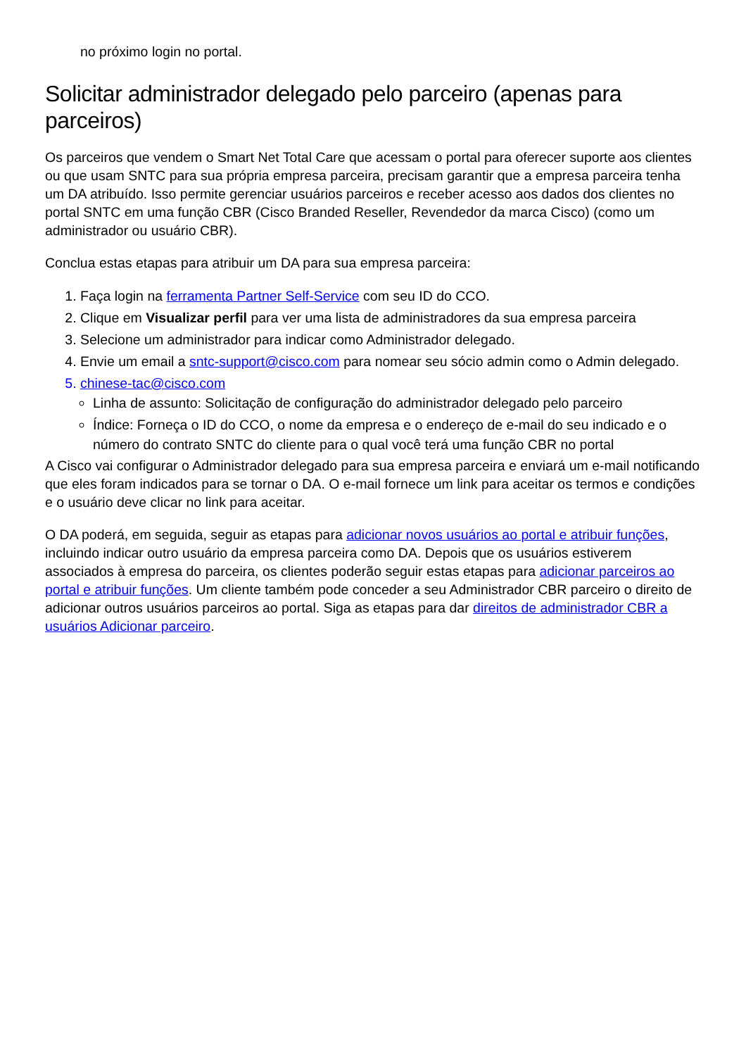no próximo login no portal.
Solicitar administrador delegado pelo parceiro (apenas para parceiros)
Os parceiros que vendem o Smart Net Total Care que acessam o portal para oferecer suporte aos clientes ou que usam SNTC para sua própria empresa parceira, precisam garantir que a empresa parceira tenha um DA atribuído. Isso permite gerenciar usuários parceiros e receber acesso aos dados dos clientes no portal SNTC em uma função CBR (Cisco Branded Reseller, Revendedor da marca Cisco) (como um administrador ou usuário CBR).
Conclua estas etapas para atribuir um DA para sua empresa parceira:
1. Faça login na ferramenta Partner Self-Service com seu ID do CCO.
2. Clique em Visualizar perfil para ver uma lista de administradores da sua empresa parceira
3. Selecione um administrador para indicar como Administrador delegado.
4. Envie um email a sntc-support@cisco.com para nomear seu sócio admin como o Admin delegado.
5. chinese-tac@cisco.com
Linha de assunto: Solicitação de configuração do administrador delegado pelo parceiro
Índice: Forneça o ID do CCO, o nome da empresa e o endereço de e-mail do seu indicado e o número do contrato SNTC do cliente para o qual você terá uma função CBR no portal
A Cisco vai configurar o Administrador delegado para sua empresa parceira e enviará um e-mail notificando que eles foram indicados para se tornar o DA. O e-mail fornece um link para aceitar os termos e condições e o usuário deve clicar no link para aceitar.
O DA poderá, em seguida, seguir as etapas para adicionar novos usuários ao portal e atribuir funções, incluindo indicar outro usuário da empresa parceira como DA. Depois que os usuários estiverem associados à empresa do parceira, os clientes poderão seguir estas etapas para adicionar parceiros ao portal e atribuir funções. Um cliente também pode conceder a seu Administrador CBR parceiro o direito de adicionar outros usuários parceiros ao portal. Siga as etapas para dar direitos de administrador CBR a usuários Adicionar parceiro.